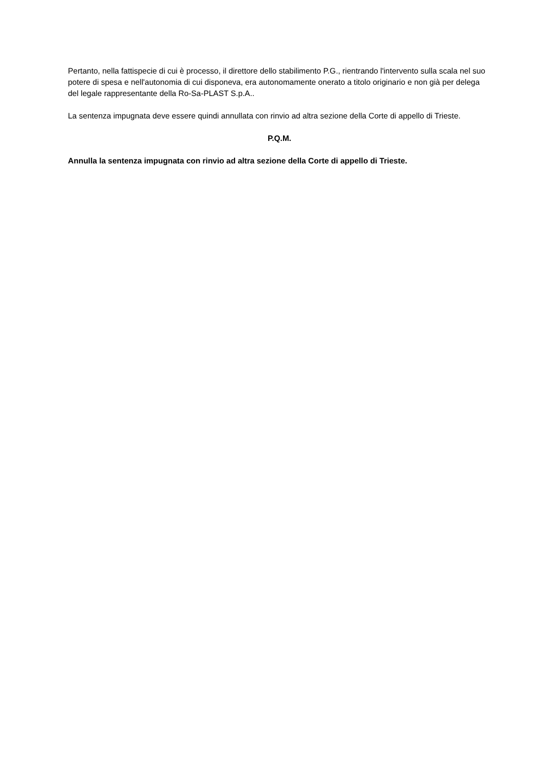Pertanto, nella fattispecie di cui è processo, il direttore dello stabilimento P.G., rientrando l'intervento sulla scala nel suo potere di spesa e nell'autonomia di cui disponeva, era autonomamente onerato a titolo originario e non già per delega del legale rappresentante della Ro-Sa-PLAST S.p.A..
La sentenza impugnata deve essere quindi annullata con rinvio ad altra sezione della Corte di appello di Trieste.
P.Q.M.
Annulla la sentenza impugnata con rinvio ad altra sezione della Corte di appello di Trieste.